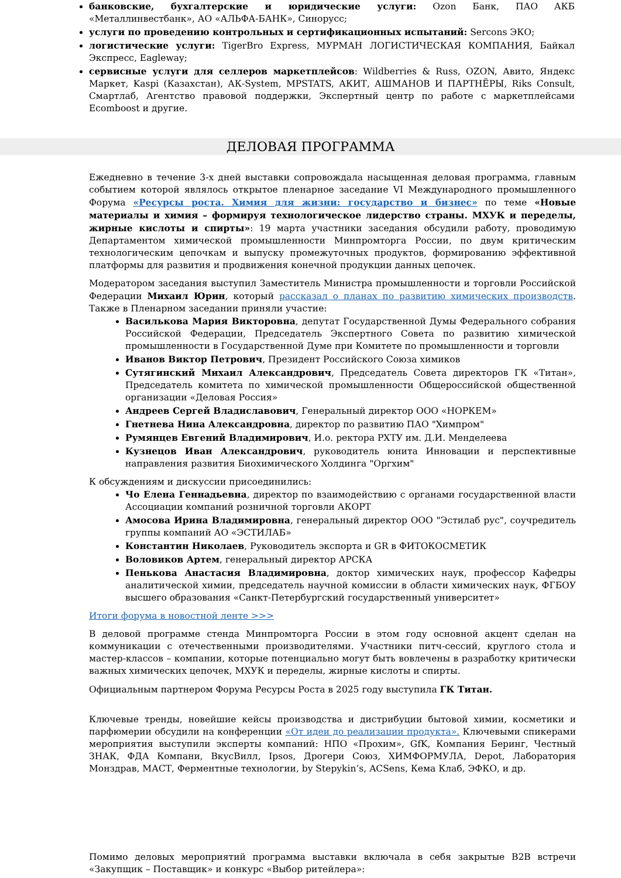банковские, бухгалтерские и юридические услуги: Ozon Банк, ПАО АКБ «Металлинвестбанк», АО «АЛЬФА-БАНК», Синорусс;
услуги по проведению контрольных и сертификационных испытаний: Sercons ЭКО;
логистические услуги: TigerBro Express, МУРМАН ЛОГИСТИЧЕСКАЯ КОМПАНИЯ, Байкал Экспресс, Eagleway;
сервисные услуги для селлеров маркетплейсов: Wildberries & Russ, OZON, Авито, Яндекс Маркет, Kaspi (Казахстан), АК-System, MPSTATS, АКИТ, АШМАНОВ И ПАРТНЁРЫ, Riks Consult, Смартлаб, Агентство правовой поддержки, Экспертный центр по работе с маркетплейсами Ecomboost и другие.
ДЕЛОВАЯ ПРОГРАММА
Ежедневно в течение 3-х дней выставки сопровождала насыщенная деловая программа, главным событием которой являлось открытое пленарное заседание VI Международного промышленного Форума «Ресурсы роста. Химия для жизни: государство и бизнес» по теме «Новые материалы и химия – формируя технологическое лидерство страны. МХУК и переделы, жирные кислоты и спирты»: 19 марта участники заседания обсудили работу, проводимую Департаментом химической промышленности Минпромторга России, по двум критическим технологическим цепочкам и выпуску промежуточных продуктов, формированию эффективной платформы для развития и продвижения конечной продукции данных цепочек.
Модератором заседания выступил Заместитель Министра промышленности и торговли Российской Федерации Михаил Юрин, который рассказал о планах по развитию химических производств. Также в Пленарном заседании приняли участие:
Василькова Мария Викторовна, депутат Государственной Думы Федерального собрания Российской Федерации, Председатель Экспертного Совета по развитию химической промышленности в Государственной Думе при Комитете по промышленности и торговли
Иванов Виктор Петрович, Президент Российского Союза химиков
Сутягинский Михаил Александрович, Председатель Совета директоров ГК «Титан», Председатель комитета по химической промышленности Общероссийской общественной организации «Деловая Россия»
Андреев Сергей Владиславович, Генеральный директор ООО «НОРКЕМ»
Гнетнева Нина Александровна, директор по развитию ПАО "Химпром"
Румянцев Евгений Владимирович, И.о. ректора РХТУ им. Д.И. Менделеева
Кузнецов Иван Александрович, руководитель юнита Инновации и перспективные направления развития Биохимического Холдинга "Оргхим"
К обсуждениям и дискуссии присоединились:
Чо Елена Геннадьевна, директор по взаимодействию с органами государственной власти Ассоциации компаний розничной торговли АКОРТ
Амосова Ирина Владимировна, генеральный директор ООО "Эстилаб рус", соучредитель группы компаний АО «ЭСТИЛАБ»
Константин Николаев, Руководитель экспорта и GR в ФИТОКОСМЕТИК
Воловиков Артем, генеральный директор АРСКА
Пенькова Анастасия Владимировна, доктор химических наук, профессор Кафедры аналитической химии, председатель научной комиссии в области химических наук, ФГБОУ высшего образования «Санкт-Петербургский государственный университет»
Итоги форума в новостной ленте >>>
В деловой программе стенда Минпромторга России в этом году основной акцент сделан на коммуникации с отечественными производителями. Участники питч-сессий, круглого стола и мастер-классов – компании, которые потенциально могут быть вовлечены в разработку критически важных химических цепочек, МХУК и переделы, жирные кислоты и спирты.
Официальным партнером Форума Ресурсы Роста в 2025 году выступила ГК Титан.
Ключевые тренды, новейшие кейсы производства и дистрибуции бытовой химии, косметики и парфюмерии обсудили на конференции «От идеи до реализации продукта». Ключевыми спикерами мероприятия выступили эксперты компаний: НПО «Прохим», GfK, Компания Беринг, Честный ЗНАК, ФДА Компани, ВкусВилл, Ipsos, Дрогери Союз, ХИМФОРМУЛА, Depot, Лаборатория Монздрав, МАСТ, Ферментные технологии, by Stepykin’s, ACSens, Кема Клаб, ЭФКО, и др.
Помимо деловых мероприятий программа выставки включала в себя закрытые B2B встречи «Закупщик – Поставщик» и конкурс «Выбор ритейлера»: